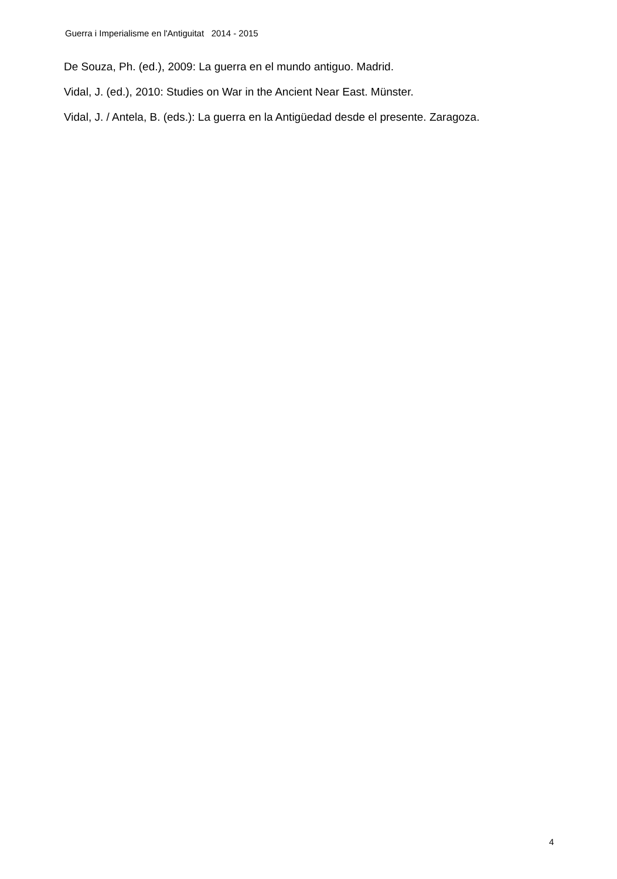Guerra i Imperialisme en l'Antiguitat 2014 - 2015
De Souza, Ph. (ed.), 2009: La guerra en el mundo antiguo. Madrid.
Vidal, J. (ed.), 2010: Studies on War in the Ancient Near East. Münster.
Vidal, J. / Antela, B. (eds.): La guerra en la Antigüedad desde el presente. Zaragoza.
4